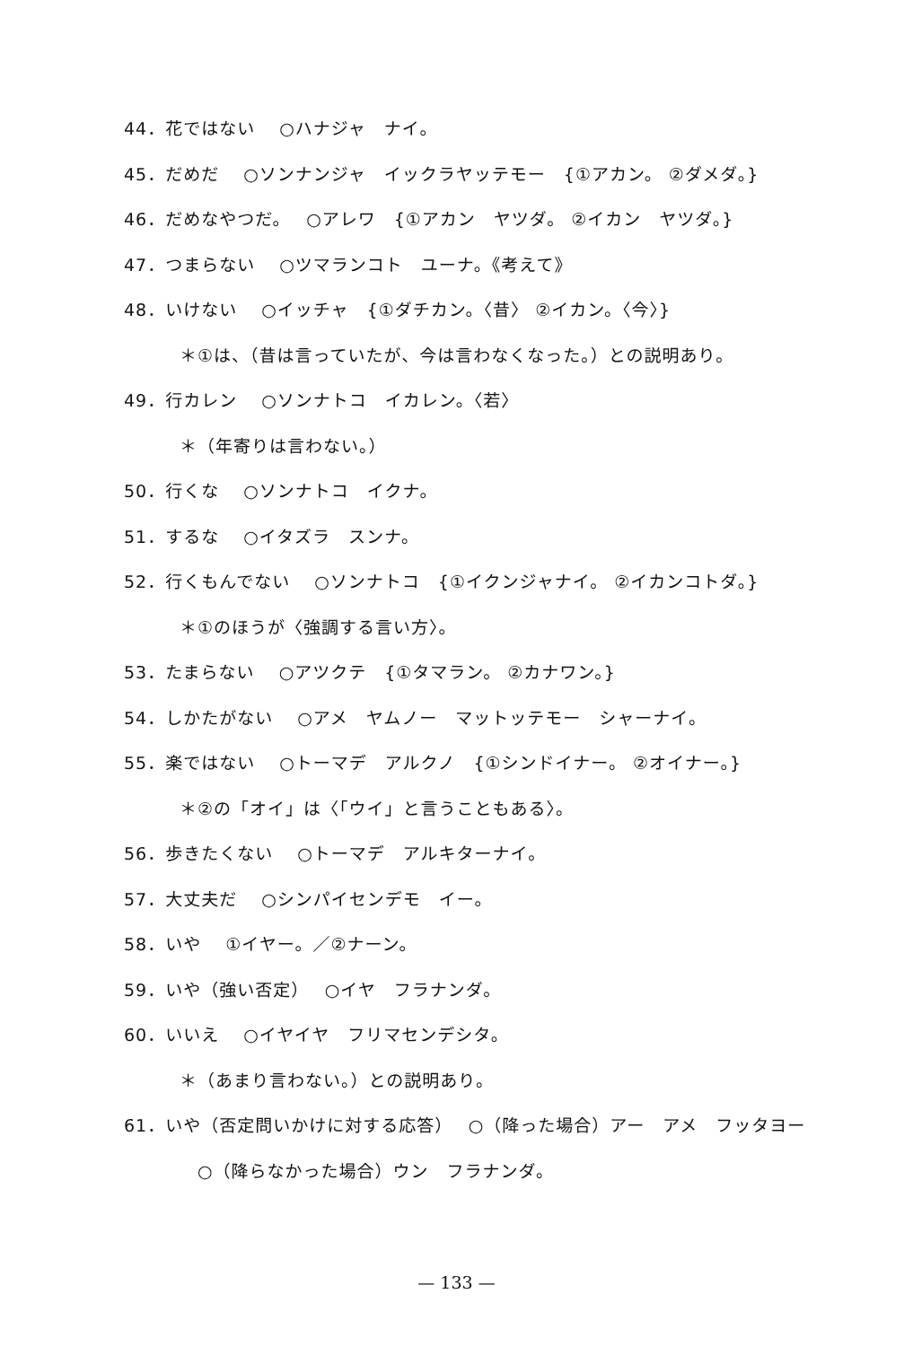44．花ではない　 ○ハナジャ　ナイ。
45．だめだ　 ○ソンナンジャ　イックラヤッテモー　{①アカン。 ②ダメダ。}
46．だめなやつだ。　 ○アレワ　{①アカン　ヤツダ。 ②イカン　ヤツダ。}
47．つまらない　 ○ツマランコト　ユーナ。《考えて》
48．いけない　 ○イッチャ　{①ダチカン。〈昔〉 ②イカン。〈今〉}
＊①は、（昔は言っていたが、今は言わなくなった。）との説明あり。
49．行カレン　 ○ソンナトコ　イカレン。〈若〉
＊（年寄りは言わない。）
50．行くな　 ○ソンナトコ　イクナ。
51．するな　 ○イタズラ　スンナ。
52．行くもんでない　 ○ソンナトコ　{①イクンジャナイ。 ②イカンコトダ。}
＊①のほうが〈強調する言い方〉。
53．たまらない　 ○アツクテ　{①タマラン。 ②カナワン。}
54．しかたがない　 ○アメ　ヤムノー　マットッテモー　シャーナイ。
55．楽ではない　 ○トーマデ　アルクノ　{①シンドイナー。 ②オイナー。}
＊②の「オイ」は〈「ウイ」と言うこともある〉。
56．歩きたくない　 ○トーマデ　アルキターナイ。
57．大丈夫だ　 ○シンパイセンデモ　イー。
58．いや　 ①イヤー。／②ナーン。
59．いや（強い否定）　 ○イヤ　フラナンダ。
60．いいえ　 ○イヤイヤ　フリマセンデシタ。
＊（あまり言わない。）との説明あり。
61．いや（否定問いかけに対する応答）　 ○（降った場合）アー　アメ　フッタヨー
○（降らなかった場合）ウン　フラナンダ。
— 133 —